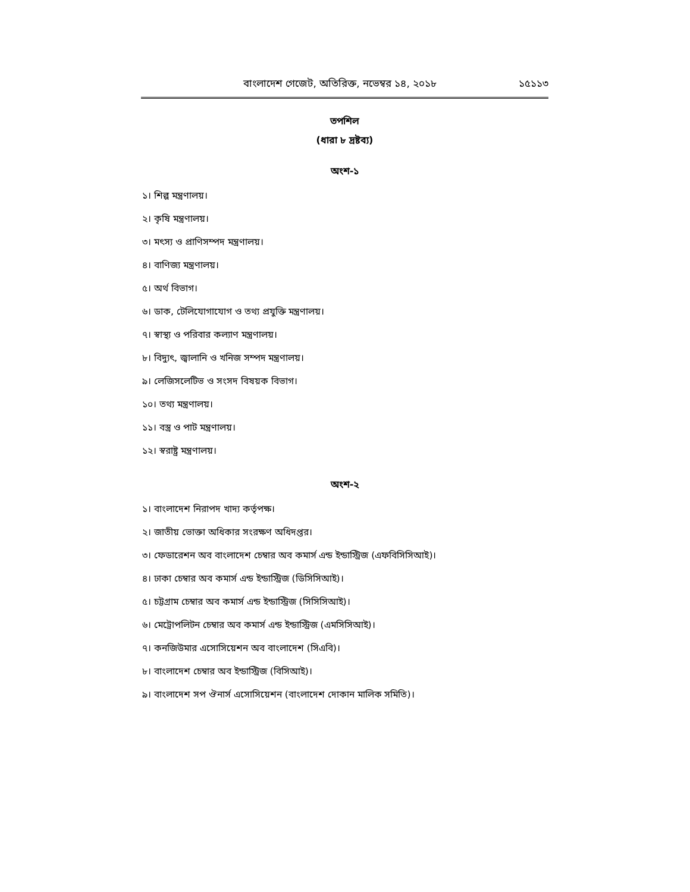বাংলাদেশ গেজেট, অতিরিক্ত, নভেম্বর ১৪, ২০১৮ ১৫১১৩
তপশিল
(ধারা ৮ দ্রষ্টব্য)
অংশ-১
১। শিল্প মন্ত্রণালয়।
২। কৃষি মন্ত্রণালয়।
৩। মৎস্য ও প্রাণিসম্পদ মন্ত্রণালয়।
৪। বাণিজ্য মন্ত্রণালয়।
৫। অর্থ বিভাগ।
৬। ডাক, টেলিযোগাযোগ ও তথ্য প্রযুক্তি মন্ত্রণালয়।
৭। স্বাস্থ্য ও পরিবার কল্যাণ মন্ত্রণালয়।
৮। বিদ্যুৎ, জ্বালানি ও খনিজ সম্পদ মন্ত্রণালয়।
৯। লেজিসলেটিভ ও সংসদ বিষয়ক বিভাগ।
১০। তথ্য মন্ত্রণালয়।
১১। বস্ত্র ও পাট মন্ত্রণালয়।
১২। স্বরাষ্ট্র মন্ত্রণালয়।
অংশ-২
১। বাংলাদেশ নিরাপদ খাদ্য কর্তৃপক্ষ।
২। জাতীয় ভোক্তা অধিকার সংরক্ষণ অধিদপ্তর।
৩। ফেডারেশন অব বাংলাদেশ চেম্বার অব কমার্স এন্ড ইন্ডাস্ট্রিজ (এফবিসিসিআই)।
৪। ঢাকা চেম্বার অব কমার্স এন্ড ইন্ডাস্ট্রিজ (ডিসিসিআই)।
৫। চট্টগ্রাম চেম্বার অব কমার্স এন্ড ইন্ডাস্ট্রিজ (সিসিসিআই)।
৬। মেট্রোপলিটন চেম্বার অব কমার্স এন্ড ইন্ডাস্ট্রিজ (এমসিসিআই)।
৭। কনজিউমার এসোসিয়েশন অব বাংলাদেশ (সিএবি)।
৮। বাংলাদেশ চেম্বার অব ইন্ডাস্ট্রিজ (বিসিআই)।
৯। বাংলাদেশ সপ ঔনার্স এসোসিয়েশন (বাংলাদেশ দোকান মালিক সমিতি)।